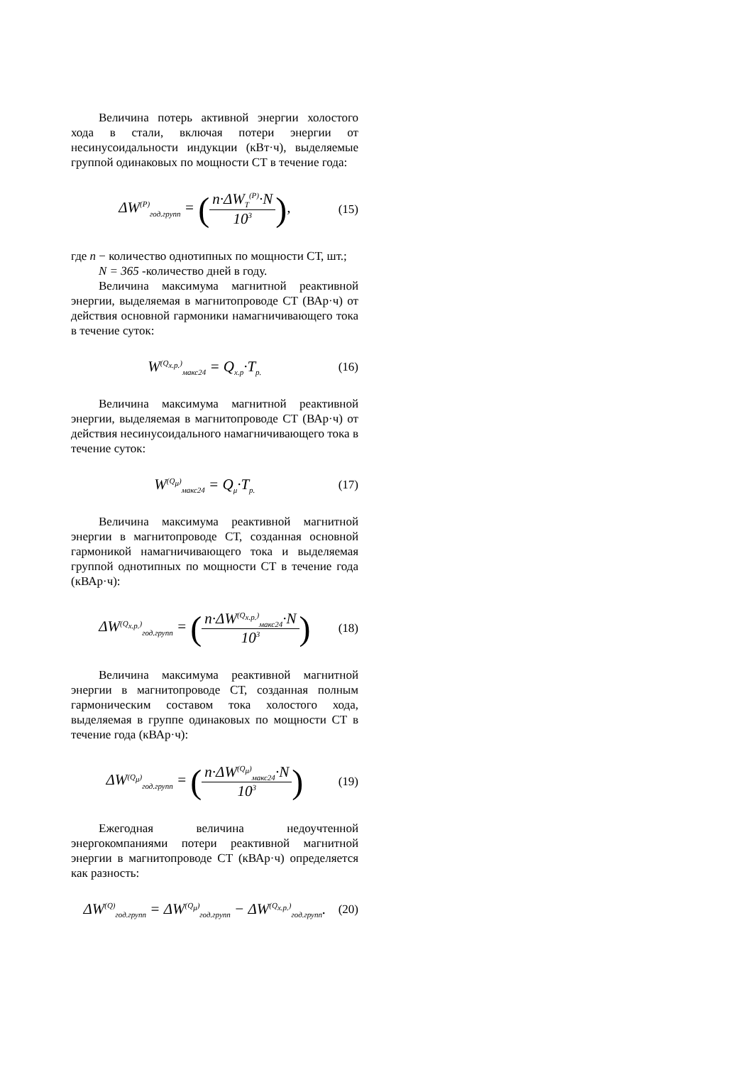Величина потерь активной энергии холостого хода в стали, включая потери энергии от несинусоидальности индукции (кВт·ч), выделяемые группой одинаковых по мощности СТ в течение года:
ΔW<sup>(P)</sup><sub>год.групп</sub> = (n·ΔW<sub>T</sub><sup>(P)</sup>·N 10<sup>3</sup>), (15)
где n − количество однотипных по мощности СТ, шт.;
N = 365 -количество дней в году.
Величина максимума магнитной реактивной энергии, выделяемая в магнитопроводе СТ (ВАр·ч) от действия основной гармоники намагничивающего тока в течение суток:
W<sup>(Q<sub>х.р.</sub>)</sup><sub>макс24</sub> = Q<sub>х.р</sub>·T<sub>р.</sub> (16)
Величина максимума магнитной реактивной энергии, выделяемая в магнитопроводе СТ (ВАр·ч) от действия несинусоидального намагничивающего тока в течение суток:
W<sup>(Q<sub>μ</sub>)</sup><sub>макс24</sub> = Q<sub>μ</sub>·T<sub>р.</sub> (17)
Величина максимума реактивной магнитной энергии в магнитопроводе СТ, созданная основной гармоникой намагничивающего тока и выделяемая группой однотипных по мощности СТ в течение года (кВАр·ч):
ΔW<sup>(Q<sub>х.р.</sub>)</sup><sub>год.групп</sub> = (n·ΔW<sup>(Q<sub>х.р.</sub>)</sup><sub>макс24</sub>·N 10<sup>3</sup>) (18)
Величина максимума реактивной магнитной энергии в магнитопроводе СТ, созданная полным гармоническим составом тока холостого хода, выделяемая в группе одинаковых по мощности СТ в течение года (кВАр·ч):
ΔW<sup>(Q<sub>μ</sub>)</sup><sub>год.групп</sub> = (n·ΔW<sup>(Q<sub>μ</sub>)</sup><sub>макс24</sub>·N 10<sup>3</sup>) (19)
Ежегодная величина недоучтенной энергокомпаниями потери реактивной магнитной энергии в магнитопроводе СТ (кВАр·ч) определяется как разность:
ΔW<sup>(Q)</sup><sub>год.групп</sub> = ΔW<sup>(Q<sub>μ</sub>)</sup><sub>год.групп</sub> − ΔW<sup>(Q<sub>х.р.</sub>)</sup><sub>год.групп</sub>. (20)